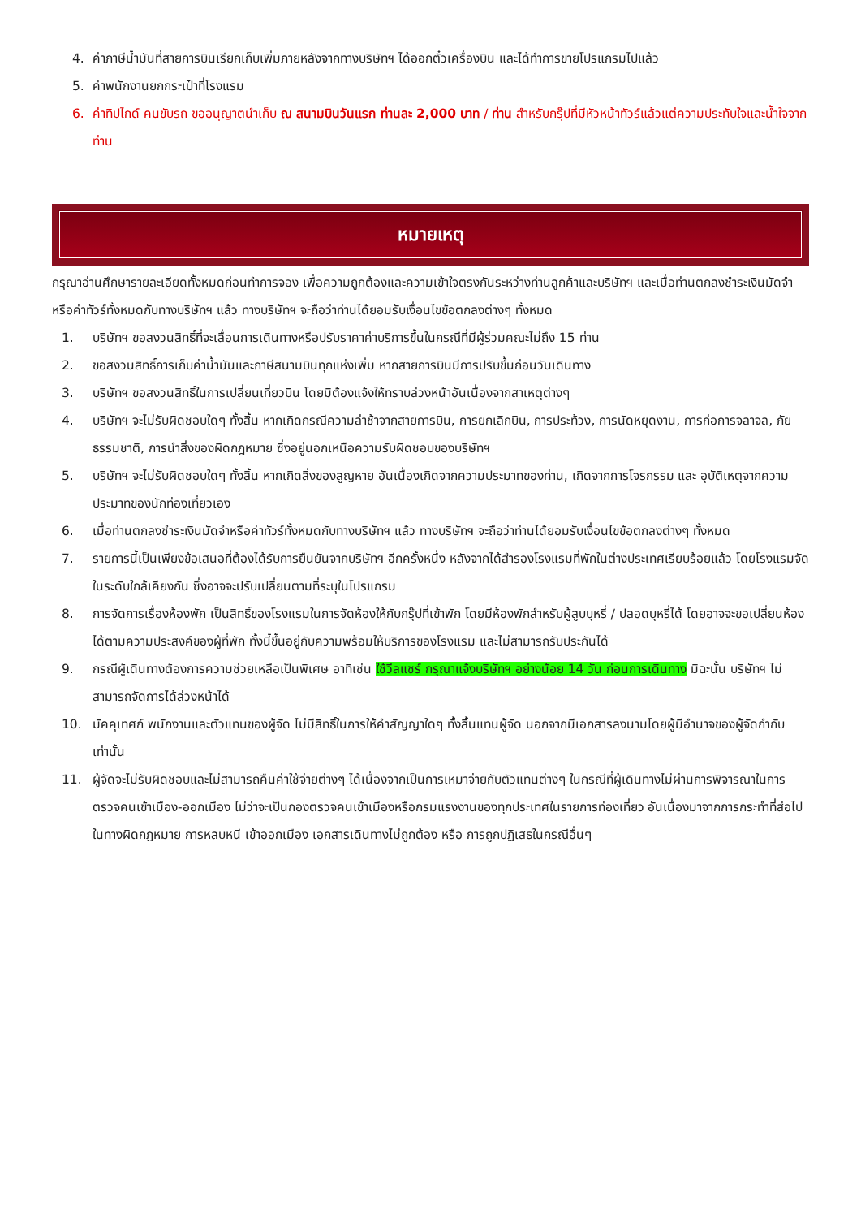4. ค่าภาษีน้ำมันที่สายการบินเรียกเก็บเพิ่มภายหลังจากทางบริษัทฯ ได้ออกตั๋วเครื่องบิน และได้ทำการขายโปรแกรมไปแล้ว
5. ค่าพนักงานยกกระเป๋าที่โรงแรม
6. ค่าทิปไกด์ คนขับรถ ขออนุญาตนำเก็บ ณ สนามบินวันแรก ท่านละ 2,000 บาท / ท่าน สำหรับกรุ๊ปที่มีหัวหน้าทัวร์แล้วแต่ความประทับใจและน้ำใจจากท่าน
หมายเหตุ
กรุณาอ่านศึกษารายละเอียดทั้งหมดก่อนทำการจอง เพื่อความถูกต้องและความเข้าใจตรงกันระหว่างท่านลูกค้าและบริษัทฯ และเมื่อท่านตกลงชำระเงินมัดจำหรือค่าทัวร์ทั้งหมดกับทางบริษัทฯ แล้ว ทางบริษัทฯ จะถือว่าท่านได้ยอมรับเงื่อนไขข้อตกลงต่างๆ ทั้งหมด
1. บริษัทฯ ขอสงวนสิทธิ์ที่จะเลื่อนการเดินทางหรือปรับราคาค่าบริการขึ้นในกรณีที่มีผู้ร่วมคณะไม่ถึง 15 ท่าน
2. ขอสงวนสิทธิ์การเก็บค่าน้ำมันและภาษีสนามบินทุกแห่งเพิ่ม หากสายการบินมีการปรับขึ้นก่อนวันเดินทาง
3. บริษัทฯ ขอสงวนสิทธิ์ในการเปลี่ยนเที่ยวบิน โดยมิต้องแจ้งให้ทราบล่วงหน้าอันเนื่องจากสาเหตุต่างๆ
4. บริษัทฯ จะไม่รับผิดชอบใดๆ ทั้งสิ้น หากเกิดกรณีความล่าช้าจากสายการบิน, การยกเลิกบิน, การประท้วง, การนัดหยุดงาน, การก่อการจลาจล, ภัยธรรมชาติ, การนำสิ่งของผิดกฎหมาย ซึ่งอยู่นอกเหนือความรับผิดชอบของบริษัทฯ
5. บริษัทฯ จะไม่รับผิดชอบใดๆ ทั้งสิ้น หากเกิดสิ่งของสูญหาย อันเนื่องเกิดจากความประมาทของท่าน, เกิดจากการโจรกรรม และ อุบัติเหตุจากความประมาทของนักท่องเที่ยวเอง
6. เมื่อท่านตกลงชำระเงินมัดจำหรือค่าทัวร์ทั้งหมดกับทางบริษัทฯ แล้ว ทางบริษัทฯ จะถือว่าท่านได้ยอมรับเงื่อนไขข้อตกลงต่างๆ ทั้งหมด
7. รายการนี้เป็นเพียงข้อเสนอที่ต้องได้รับการยืนยันจากบริษัทฯ อีกครั้งหนึ่ง หลังจากได้สำรองโรงแรมที่พักในต่างประเทศเรียบร้อยแล้ว โดยโรงแรมจัดในระดับใกล้เคียงกัน ซึ่งอาจจะปรับเปลี่ยนตามที่ระบุในโปรแกรม
8. การจัดการเรื่องห้องพัก เป็นสิทธิ์ของโรงแรมในการจัดห้องให้กับกรุ๊ปที่เข้าพัก โดยมีห้องพักสำหรับผู้สูบบุหรี่ / ปลอดบุหรี่ได้ โดยอาจจะขอเปลี่ยนห้องได้ตามความประสงค์ของผู้ที่พัก ทั้งนี้ขึ้นอยู่กับความพร้อมให้บริการของโรงแรม และไม่สามารถรับประกันได้
9. กรณีผู้เดินทางต้องการความช่วยเหลือเป็นพิเศษ อาทิเช่น ใช้วีลแชร์ กรุณาแจ้งบริษัทฯ อย่างน้อย 14 วัน ก่อนการเดินทาง มิฉะนั้น บริษัทฯ ไม่สามารถจัดการได้ล่วงหน้าได้
10. มัคคุเทศก์ พนักงานและตัวแทนของผู้จัด ไม่มีสิทธิ์ในการให้คำสัญญาใดๆ ทั้งสิ้นแทนผู้จัด นอกจากมีเอกสารลงนามโดยผู้มีอำนาจของผู้จัดกำกับเท่านั้น
11. ผู้จัดจะไม่รับผิดชอบและไม่สามารถคืนค่าใช้จ่ายต่างๆ ได้เนื่องจากเป็นการเหมาจ่ายกับตัวแทนต่างๆ ในกรณีที่ผู้เดินทางไม่ผ่านการพิจารณาในการตรวจคนเข้าเมือง-ออกเมือง ไม่ว่าจะเป็นกองตรวจคนเข้าเมืองหรือกรมแรงงานของทุกประเทศในรายการท่องเที่ยว อันเนื่องมาจากการกระทำที่ส่อไปในทางผิดกฎหมาย การหลบหนี เข้าออกเมือง เอกสารเดินทางไม่ถูกต้อง หรือ การถูกปฏิเสธในกรณีอื่นๆ